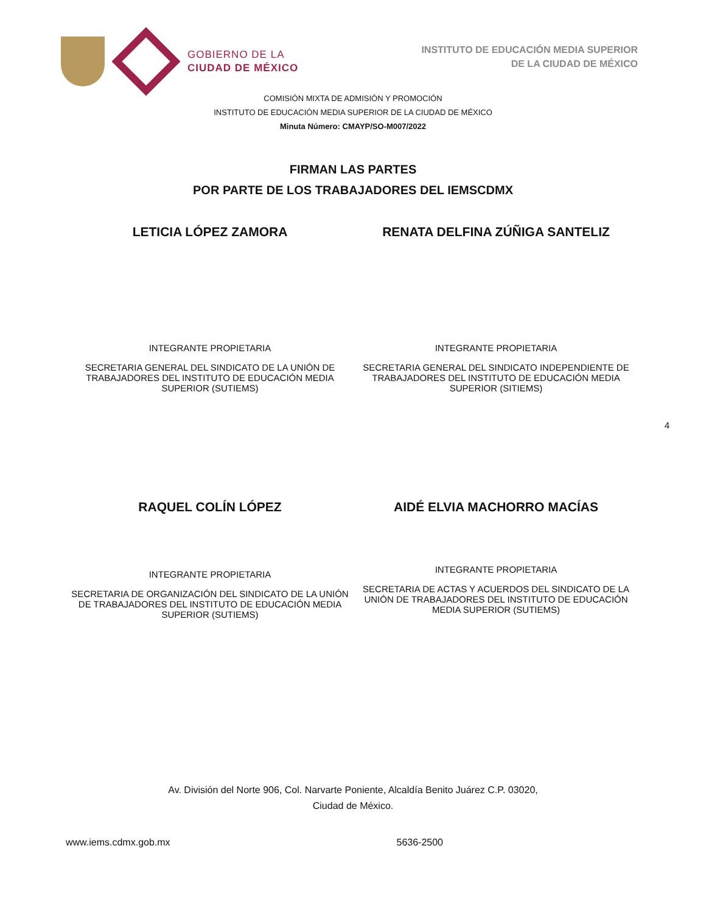GOBIERNO DE LA
CIUDAD DE MÉXICO
INSTITUTO DE EDUCACIÓN MEDIA SUPERIOR
DE LA CIUDAD DE MÉXICO
COMISIÓN MIXTA DE ADMISIÓN Y PROMOCIÓN
INSTITUTO DE EDUCACIÓN MEDIA SUPERIOR DE LA CIUDAD DE MÉXICO
Minuta Número: CMAYP/SO-M007/2022
FIRMAN LAS PARTES
POR PARTE DE LOS TRABAJADORES DEL IEMSCDMX
LETICIA LÓPEZ ZAMORA
INTEGRANTE PROPIETARIA
SECRETARIA GENERAL DEL SINDICATO DE LA UNIÓN DE TRABAJADORES DEL INSTITUTO DE EDUCACIÓN MEDIA SUPERIOR (SUTIEMS)
RENATA DELFINA ZÚÑIGA SANTELIZ
INTEGRANTE PROPIETARIA
SECRETARIA GENERAL DEL SINDICATO INDEPENDIENTE DE TRABAJADORES DEL INSTITUTO DE EDUCACIÓN MEDIA SUPERIOR (SITIEMS)
4
RAQUEL COLÍN LÓPEZ
INTEGRANTE PROPIETARIA
SECRETARIA DE ORGANIZACIÓN DEL SINDICATO DE LA UNIÓN DE TRABAJADORES DEL INSTITUTO DE EDUCACIÓN MEDIA SUPERIOR (SUTIEMS)
AIDÉ ELVIA MACHORRO MACÍAS
INTEGRANTE PROPIETARIA
SECRETARIA DE ACTAS Y ACUERDOS DEL SINDICATO DE LA UNIÓN DE TRABAJADORES DEL INSTITUTO DE EDUCACIÓN MEDIA SUPERIOR (SUTIEMS)
Av. División del Norte 906, Col. Narvarte Poniente, Alcaldía Benito Juárez C.P. 03020,
Ciudad de México.
www.iems.cdmx.gob.mx 5636-2500